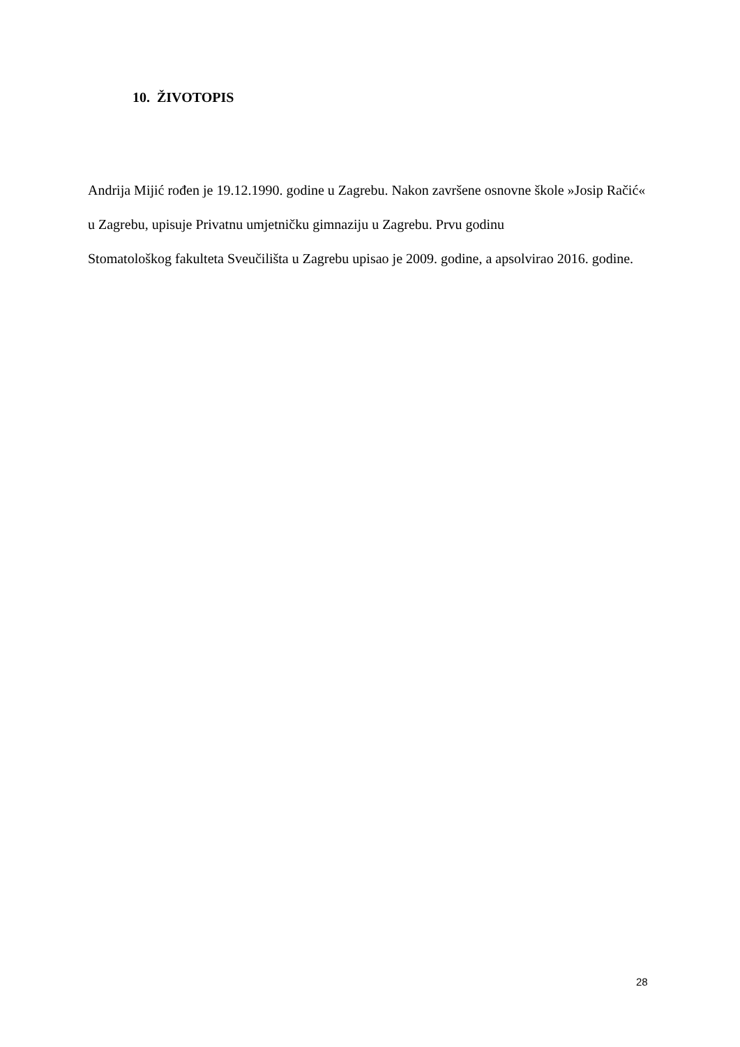10. ŽIVOTOPIS
Andrija Mijić rođen je 19.12.1990. godine u Zagrebu. Nakon završene osnovne škole »Josip Račić« u Zagrebu, upisuje Privatnu umjetničku gimnaziju u Zagrebu. Prvu godinu
Stomatološkog fakulteta Sveučilišta u Zagrebu upisao je 2009. godine, a apsolvirao 2016. godine.
28